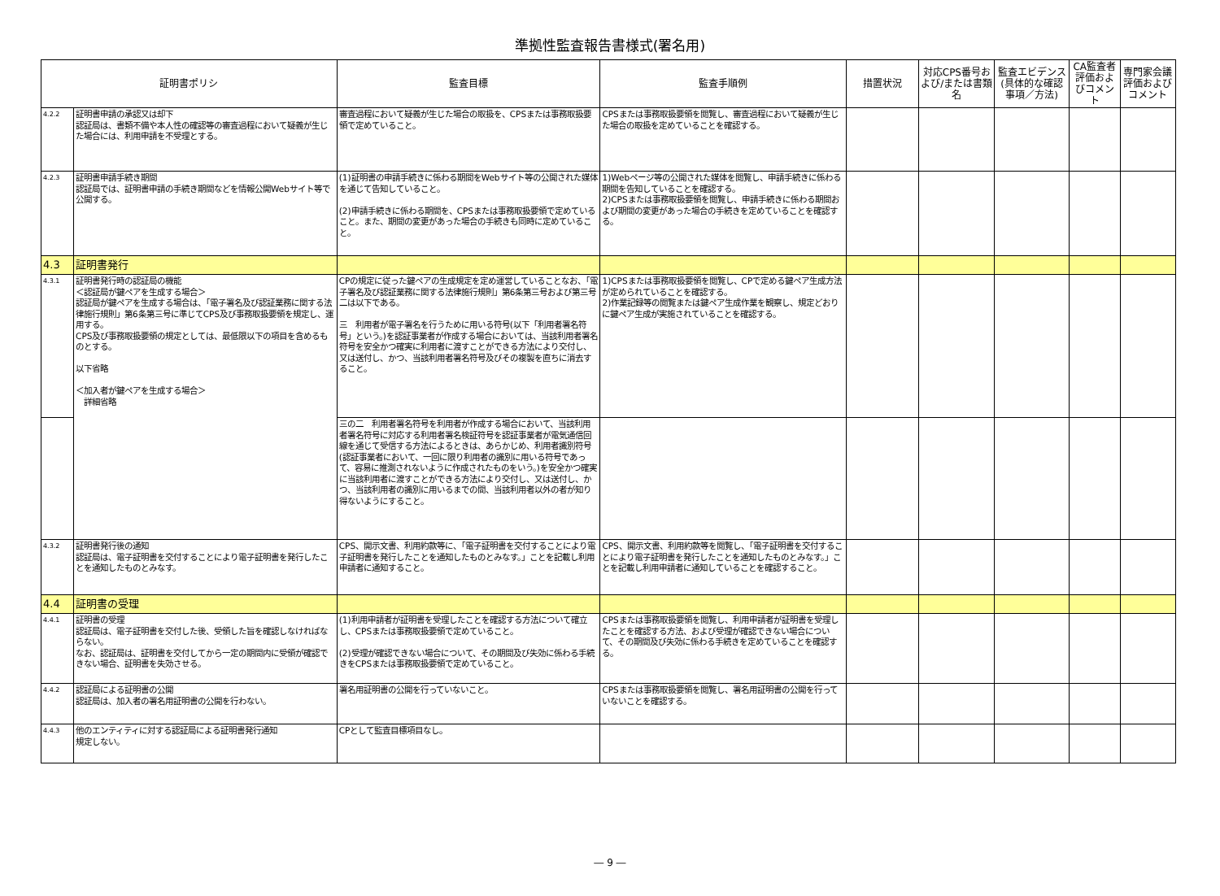準拠性監査報告書様式(署名用)
| 証明書ポリシ | | 監査目標 | 監査手順例 | 措置状況 | 対応CPS番号および/または書類名 | 監査エビデンス(具体的な確認事項／方法) | CA監査者評価およびコメント | 専門家会議評価およびコメント |
| --- | --- | --- | --- | --- | --- | --- | --- | --- |
| 4.2.2 | 証明書申請の承認又は却下 認証局は、書類不備や本人性の確認等の審査過程において疑義が生じた場合には、利用申請を不受理とする。 | 審査過程において疑義が生じた場合の取扱を、CPSまたは事務取扱要領で定めていること。 | CPSまたは事務取扱要領を閲覧し、審査過程において疑義が生じた場合の取扱を定めていることを確認する。 | | | | | |
| 4.2.3 | 証明書申請手続き期間 認証局では、証明書申請の手続き期間などを情報公開Webサイト等で公開する。 | (1)証明書の申請手続きに係わる期間をWebサイト等の公開された媒体を通じて告知していること。 (2)申請手続きに係わる期間を、CPSまたは事務取扱要領で定めていること。また、期間の変更があった場合の手続きも同時に定めていること。 | 1)Webページ等の公開された媒体を閲覧し、申請手続きに係わる期間を告知していることを確認する。 2)CPSまたは事務取扱要領を閲覧し、申請手続きに係わる期間および期間の変更があった場合の手続きを定めていることを確認する。 | | | | | |
| 4.3 | 証明書発行 | | | | | | | |
| 4.3.1 | 証明書発行時の認証局の機能 ＜認証局が鍵ペアを生成する場合＞ 認証局が鍵ペアを生成する場合は、「電子署名及び認証業務に関する法律施行規則」第6条第三号に準じてCPS及び事務取扱要領を規定し、運用する。 CPS及び事務取扱要領の規定としては、最低限以下の項目を含めるものとする。 以下省略 ＜加入者が鍵ペアを生成する場合＞ 詳細省略 | CPの規定に従った鍵ペアの生成規定を定め運営していることなお、「電子署名及び認証業務に関する法律施行規則」第6条第三号および第三号二は以下である。 三 利用者が電子署名を行うために用いる符号(以下「利用者署名符号」という。)を認証事業者が作成する場合においては、当該利用者署名符号を安全かつ確実に利用者に渡すことができる方法により交付し、又は送付し、かつ、当該利用者署名符号及びその複製を直ちに消去すること。 | 1)CPSまたは事務取扱要領を閲覧し、CPで定める鍵ペア生成方法が定められていることを確認する。 2)作業記録等の閲覧または鍵ペア生成作業を観察し、規定どおりに鍵ペア生成が実施されていることを確認する。 | | | | | |
| | | 三の二 利用者署名符号を利用者が作成する場合において、当該利用者署名符号に対応する利用者署名検証符号を認証事業者が電気通信回線を通じて受信する方法によるときは、あらかじめ、利用者識別符号(認証事業者において、一回に限り利用者の識別に用いる符号であって、容易に推測されないように作成されたものをいう。)を安全かつ確実に当該利用者に渡すことができる方法により交付し、又は送付し、かつ、当該利用者の識別に用いるまでの間、当該利用者以外の者が知り得ないようにすること。 | | | | | | |
| 4.3.2 | 証明書発行後の通知 認証局は、電子証明書を交付することにより電子証明書を発行したことを通知したものとみなす。 | CPS、開示文書、利用約款等に、「電子証明書を交付することにより電子証明書を発行したことを通知したものとみなす。」ことを記載し利用申請者に通知すること。 | CPS、開示文書、利用約款等を閲覧し、「電子証明書を交付することにより電子証明書を発行したことを通知したものとみなす。」ことを記載し利用申請者に通知していることを確認すること。 | | | | | |
| 4.4 | 証明書の受理 | | | | | | | |
| 4.4.1 | 証明書の受理 認証局は、電子証明書を交付した後、受領した旨を確認しなければならない。 なお、認証局は、証明書を交付してから一定の期間内に受領が確認できない場合、証明書を失効させる。 | (1)利用申請者が証明書を受理したことを確認する方法について確立し、CPSまたは事務取扱要領で定めていること。 (2)受理が確認できない場合について、その期間及び失効に係わる手続きをCPSまたは事務取扱要領で定めていること。 | CPSまたは事務取扱要領を閲覧し、利用申請者が証明書を受理したことを確認する方法、および受理が確認できない場合について、その期間及び失効に係わる手続きを定めていることを確認する。 | | | | | |
| 4.4.2 | 認証局による証明書の公開 認証局は、加入者の署名用証明書の公開を行わない。 | 署名用証明書の公開を行っていないこと。 | CPSまたは事務取扱要領を閲覧し、署名用証明書の公開を行っていないことを確認する。 | | | | | |
| 4.4.3 | 他のエンティティに対する認証局による証明書発行通知 規定しない。 | CPとして監査目標項目なし。 | | | | | | |
― 9 ―